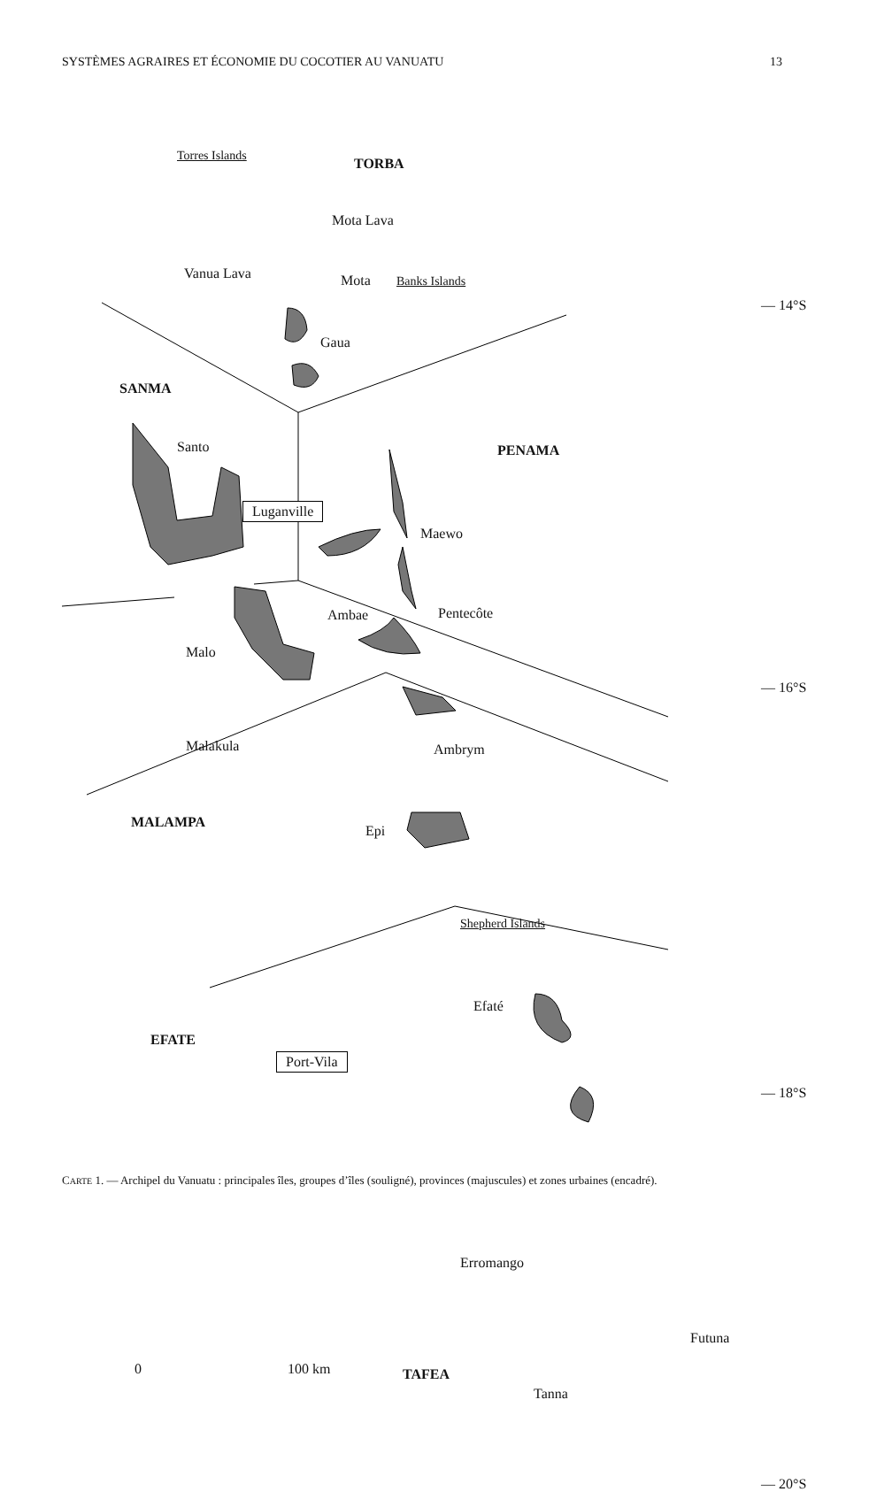SYSTÈMES AGRAIRES ET ÉCONOMIE DU COCOTIER AU VANUATU 13
Torres Islands TORBA
Mota Lava
Vanua Lava Mota Banks Islands
— 14°S
Gaua
SANMA
Santo PENAMA
Luganville
Maewo
Ambae Pentecôte
Malo
— 16°S
Malakula Ambrym
MALAMPA
Epi
Shepherd Islands
Efaté
EFATE
Port-Vila
— 18°S
Erromango
Futuna
0 100 km TAFEA
Tanna
— 20°S
CARTE 1. — Archipel du Vanuatu : principales îles, groupes d’îles (souligné), provinces (majuscules) et zones urbaines (encadré).